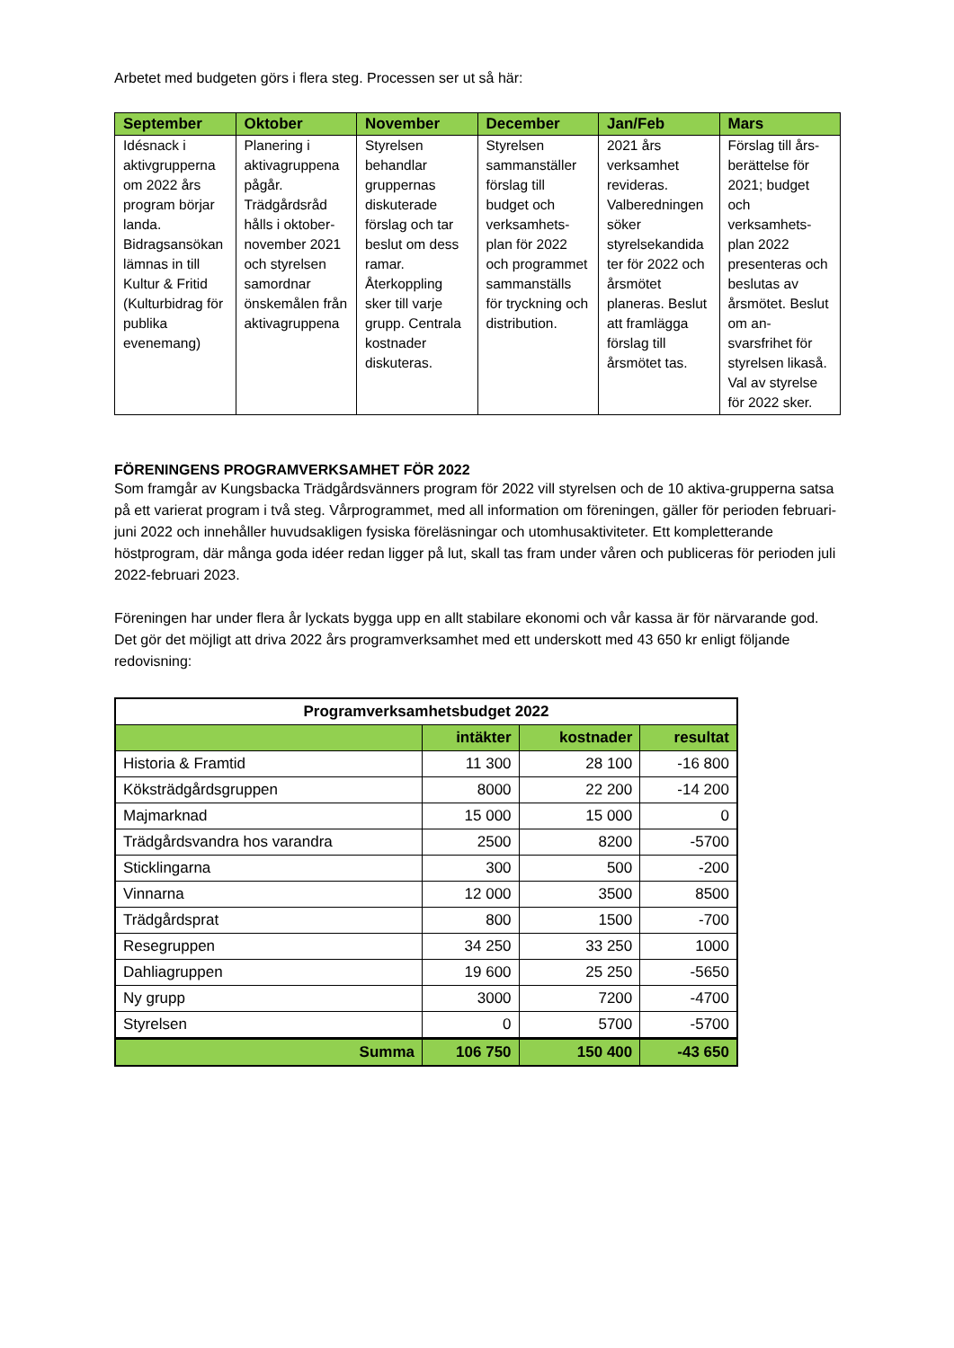Arbetet med budgeten görs i flera steg. Processen ser ut så här:
| September | Oktober | November | December | Jan/Feb | Mars |
| --- | --- | --- | --- | --- | --- |
| Idésnack i aktivgrupperna om 2022 års program börjar landa. Bidragsansökan lämnas in till Kultur & Fritid (Kulturbidrag för publika evenemang) | Planering i aktivagruppena pågår. Trädgårdsråd hålls i oktober-november 2021 och styrelsen samordnar önskemålen från aktivagruppena | Styrelsen behandlar gruppernas diskuterade förslag och tar beslut om dess ramar. Återkoppling sker till varje grupp. Centrala kostnader diskuteras. | Styrelsen sammanställer förslag till budget och verksamhets-plan för 2022 och programmet sammanställs för tryckning och distribution. | 2021 års verksamhet revideras. Valberedningen söker styrelsekandida ter för 2022 och årsmötet planeras. Beslut att framlägga förslag till årsmötet tas. | Förslag till års-berättelse för 2021; budget och verksamhets-plan 2022 presenteras och beslutas av årsmötet. Beslut om an-svarsfrihet för styrelsen likaså. Val av styrelse för 2022 sker. |
FÖRENINGENS PROGRAMVERKSAMHET FÖR 2022
Som framgår av Kungsbacka Trädgårdsvänners program för 2022 vill styrelsen och de 10 aktiva-grupperna satsa på ett varierat program i två steg. Vårprogrammet, med all information om föreningen, gäller för perioden februari-juni 2022 och innehåller huvudsakligen fysiska föreläsningar och utomhusaktiviteter. Ett kompletterande höstprogram, där många goda idéer redan ligger på lut, skall tas fram under våren och publiceras för perioden juli 2022-februari 2023.
Föreningen har under flera år lyckats bygga upp en allt stabilare ekonomi och vår kassa är för närvarande god. Det gör det möjligt att driva 2022 års programverksamhet med ett underskott med 43 650 kr enligt följande redovisning:
| Programverksamhetsbudget 2022 | | | |
| --- | --- | --- | --- |
| | intäkter | kostnader | resultat |
| Historia & Framtid | 11 300 | 28 100 | -16 800 |
| Köksträdgårdsgruppen | 8000 | 22 200 | -14 200 |
| Majmarknad | 15 000 | 15 000 | 0 |
| Trädgårdsvandra hos varandra | 2500 | 8200 | -5700 |
| Sticklingarna | 300 | 500 | -200 |
| Vinnarna | 12 000 | 3500 | 8500 |
| Trädgårdsprat | 800 | 1500 | -700 |
| Resegruppen | 34 250 | 33 250 | 1000 |
| Dahliagruppen | 19 600 | 25 250 | -5650 |
| Ny grupp | 3000 | 7200 | -4700 |
| Styrelsen | 0 | 5700 | -5700 |
| Summa | 106 750 | 150 400 | -43 650 |